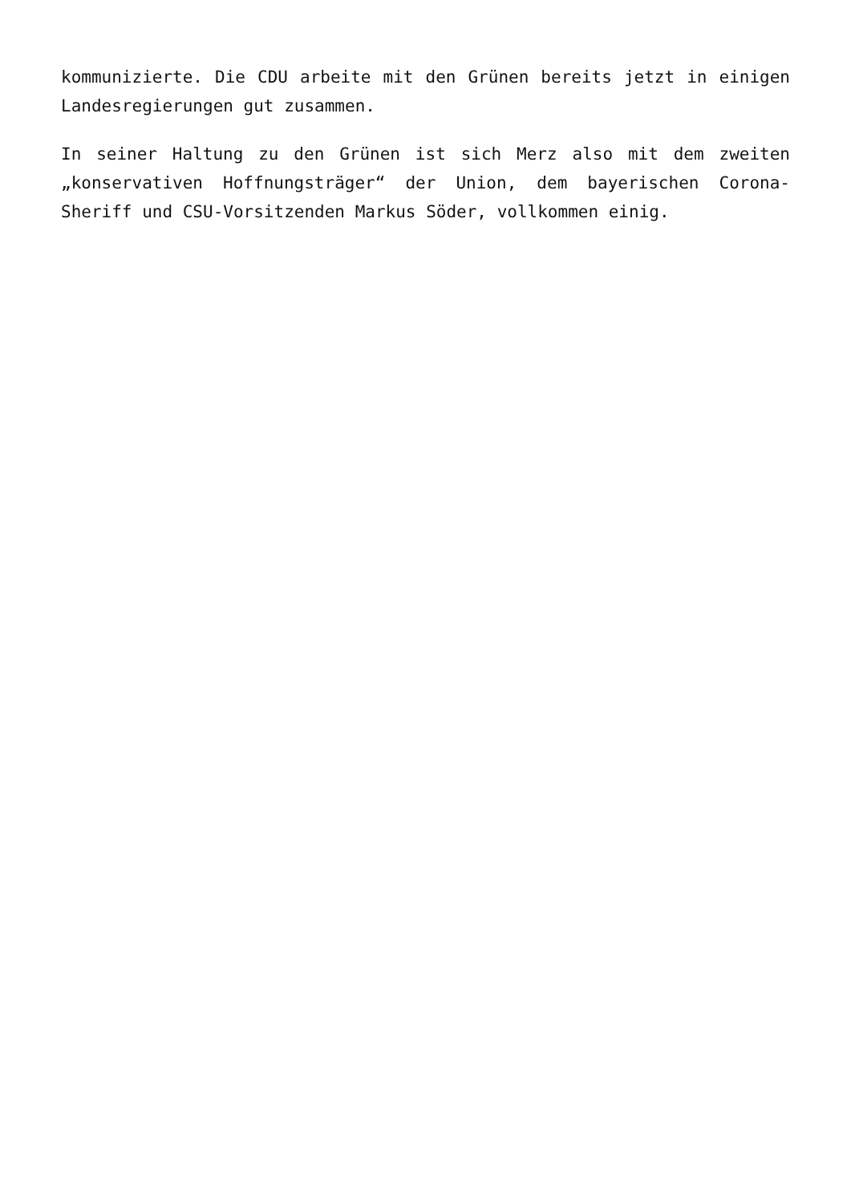kommunizierte. Die CDU arbeite mit den Grünen bereits jetzt in einigen Landesregierungen gut zusammen.
In seiner Haltung zu den Grünen ist sich Merz also mit dem zweiten „konservativen Hoffnungsträger“ der Union, dem bayerischen Corona-Sheriff und CSU-Vorsitzenden Markus Söder, vollkommen einig.